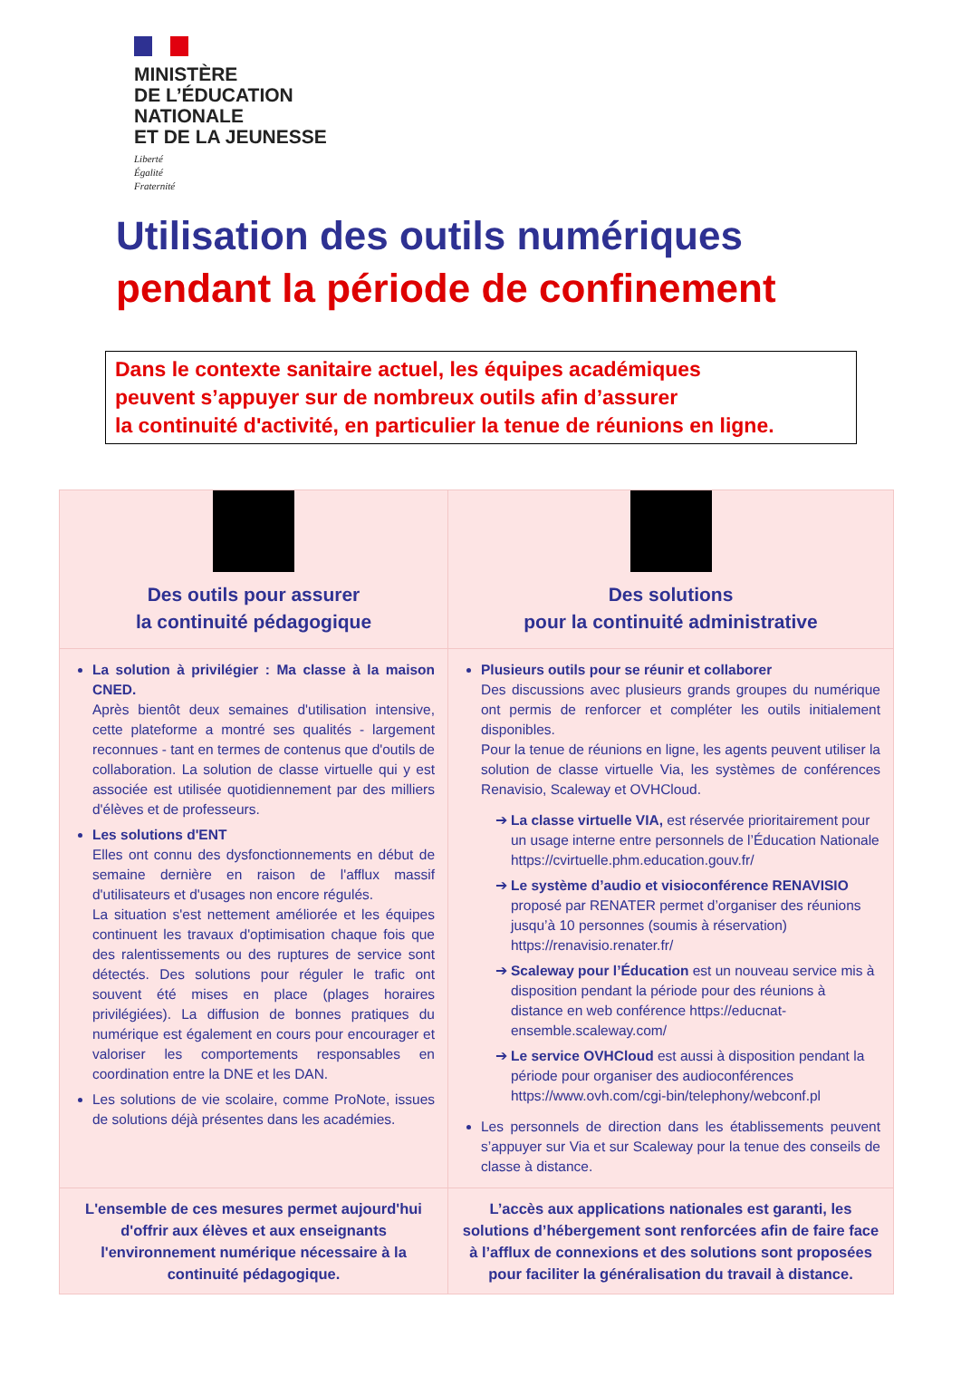MINISTÈRE
DE L’ÉDUCATION
NATIONALE
ET DE LA JEUNESSE
Liberté
Égalité
Fraternité
Utilisation des outils numériques
pendant la période de confinement
Dans le contexte sanitaire actuel, les équipes académiques
peuvent s’appuyer sur de nombreux outils afin d’assurer
la continuité d'activité, en particulier la tenue de réunions en ligne.
| Des outils pour assurer la continuité pédagogique | Des solutions pour la continuité administrative |
| La solution à privilégier : Ma classe à la maison CNED. Après bientôt deux semaines d'utilisation intensive, cette plateforme a montré ses qualités - largement reconnues - tant en termes de contenus que d'outils de collaboration. La solution de classe virtuelle qui y est associée est utilisée quotidiennement par des milliers d'élèves et de professeurs. Les solutions d'ENT Elles ont connu des dysfonctionnements en début de semaine dernière en raison de l'afflux massif d'utilisateurs et d'usages non encore régulés. La situation s'est nettement améliorée et les équipes continuent les travaux d'optimisation chaque fois que des ralentissements ou des ruptures de service sont détectés. Des solutions pour réguler le trafic ont souvent été mises en place (plages horaires privilégiées). La diffusion de bonnes pratiques du numérique est également en cours pour encourager et valoriser les comportements responsables en coordination entre la DNE et les DAN. Les solutions de vie scolaire, comme ProNote, issues de solutions déjà présentes dans les académies. | Plusieurs outils pour se réunir et collaborer Des discussions avec plusieurs grands groupes du numérique ont permis de renforcer et compléter les outils initialement disponibles. Pour la tenue de réunions en ligne, les agents peuvent utiliser la solution de classe virtuelle Via, les systèmes de conférences Renavisio, Scaleway et OVHCloud. La classe virtuelle VIA, est réservée prioritairement pour un usage interne entre personnels de l’Éducation Nationale https://cvirtuelle.phm.education.gouv.fr/ Le système d’audio et visioconférence RENAVISIO proposé par RENATER permet d’organiser des réunions jusqu’à 10 personnes (soumis à réservation) https://renavisio.renater.fr/ Scaleway pour l’Éducation est un nouveau service mis à disposition pendant la période pour des réunions à distance en web conférence https://educnat-ensemble.scaleway.com/ Le service OVHCloud est aussi à disposition pendant la période pour organiser des audioconférences https://www.ovh.com/cgi-bin/telephony/webconf.pl Les personnels de direction dans les établissements peuvent s’appuyer sur Via et sur Scaleway pour la tenue des conseils de classe à distance. |
| L'ensemble de ces mesures permet aujourd'hui d'offrir aux élèves et aux enseignants l'environnement numérique nécessaire à la continuité pédagogique. | L’accès aux applications nationales est garanti, les solutions d’hébergement sont renforcées afin de faire face à l’afflux de connexions et des solutions sont proposées pour faciliter la généralisation du travail à distance. |